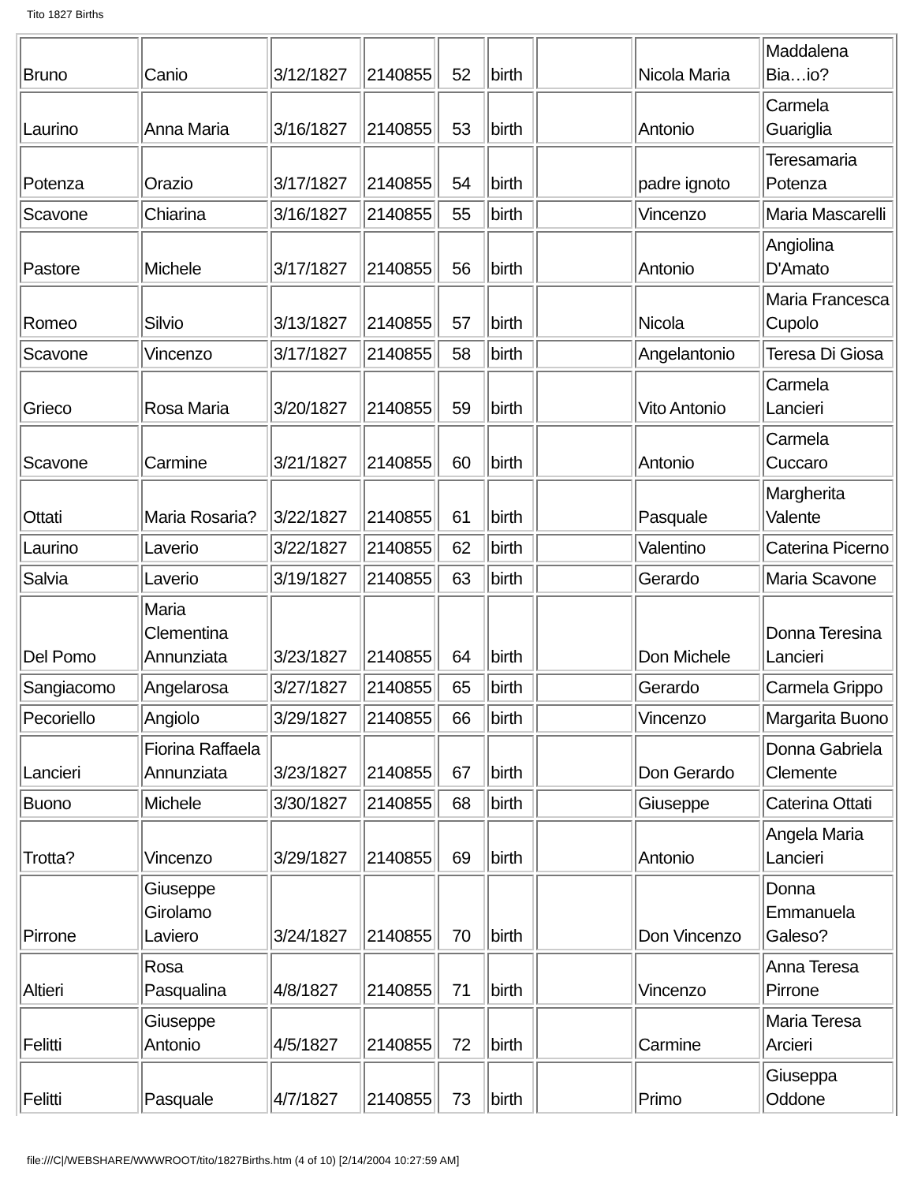Tito 1827 Births
| Bruno | Canio | 3/12/1827 | 2140855 | 52 | birth | | Nicola Maria | Maddalena Bia…io? |
| Laurino | Anna Maria | 3/16/1827 | 2140855 | 53 | birth | | Antonio | Carmela Guariglia |
| Potenza | Orazio | 3/17/1827 | 2140855 | 54 | birth | | padre ignoto | Teresamaria Potenza |
| Scavone | Chiarina | 3/16/1827 | 2140855 | 55 | birth | | Vincenzo | Maria Mascarelli |
| Pastore | Michele | 3/17/1827 | 2140855 | 56 | birth | | Antonio | Angiolina D'Amato |
| Romeo | Silvio | 3/13/1827 | 2140855 | 57 | birth | | Nicola | Maria Francesca Cupolo |
| Scavone | Vincenzo | 3/17/1827 | 2140855 | 58 | birth | | Angelantonio | Teresa Di Giosa |
| Grieco | Rosa Maria | 3/20/1827 | 2140855 | 59 | birth | | Vito Antonio | Carmela Lancieri |
| Scavone | Carmine | 3/21/1827 | 2140855 | 60 | birth | | Antonio | Carmela Cuccaro |
| Ottati | Maria Rosaria? | 3/22/1827 | 2140855 | 61 | birth | | Pasquale | Margherita Valente |
| Laurino | Laverio | 3/22/1827 | 2140855 | 62 | birth | | Valentino | Caterina Picerno |
| Salvia | Laverio | 3/19/1827 | 2140855 | 63 | birth | | Gerardo | Maria Scavone |
| Del Pomo | Maria Clementina Annunziata | 3/23/1827 | 2140855 | 64 | birth | | Don Michele | Donna Teresina Lancieri |
| Sangiacomo | Angelarosa | 3/27/1827 | 2140855 | 65 | birth | | Gerardo | Carmela Grippo |
| Pecoriello | Angiolo | 3/29/1827 | 2140855 | 66 | birth | | Vincenzo | Margarita Buono |
| Lancieri | Fiorina Raffaela Annunziata | 3/23/1827 | 2140855 | 67 | birth | | Don Gerardo | Donna Gabriela Clemente |
| Buono | Michele | 3/30/1827 | 2140855 | 68 | birth | | Giuseppe | Caterina Ottati |
| Trotta? | Vincenzo | 3/29/1827 | 2140855 | 69 | birth | | Antonio | Angela Maria Lancieri |
| Pirrone | Giuseppe Girolamo Laviero | 3/24/1827 | 2140855 | 70 | birth | | Don Vincenzo | Donna Emmanuela Galeso? |
| Altieri | Rosa Pasqualina | 4/8/1827 | 2140855 | 71 | birth | | Vincenzo | Anna Teresa Pirrone |
| Felitti | Giuseppe Antonio | 4/5/1827 | 2140855 | 72 | birth | | Carmine | Maria Teresa Arcieri |
| Felitti | Pasquale | 4/7/1827 | 2140855 | 73 | birth | | Primo | Giuseppa Oddone |
file:///C|/WEBSHARE/WWWROOT/tito/1827Births.htm (4 of 10) [2/14/2004 10:27:59 AM]